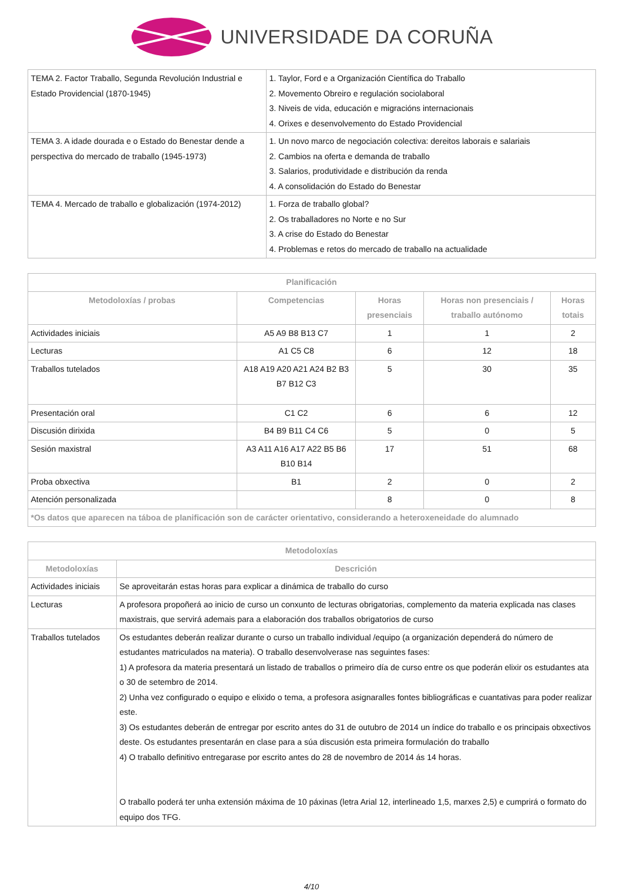UNIVERSIDADE DA CORUÑA
| TEMA 2. Factor Traballo, Segunda Revolución Industrial e Estado Providencial (1870-1945) | 1. Taylor, Ford e a Organización Científica do Traballo 2. Movemento Obreiro e regulación sociolaboral 3. Niveis de vida, educación e migracións internacionais 4. Orixes e desenvolvemento do Estado Providencial |
| TEMA 3. A idade dourada e o Estado do Benestar dende a perspectiva do mercado de traballo (1945-1973) | 1. Un novo marco de negociación colectiva: dereitos laborais e salariais 2. Cambios na oferta e demanda de traballo 3. Salarios, produtividade e distribución da renda 4. A consolidación do Estado do Benestar |
| TEMA 4. Mercado de traballo e globalización (1974-2012) | 1. Forza de traballo global? 2. Os traballadores no Norte e no Sur 3. A crise do Estado do Benestar 4. Problemas e retos do mercado de traballo na actualidade |
| Planificación | | | | |
| --- | --- | --- | --- | --- |
| Metodoloxías / probas | Competencias | Horas presenciais | Horas non presenciais / traballo autónomo | Horas totais |
| Actividades iniciais | A5 A9 B8 B13 C7 | 1 | 1 | 2 |
| Lecturas | A1 C5 C8 | 6 | 12 | 18 |
| Traballos tutelados | A18 A19 A20 A21 A24 B2 B3 B7 B12 C3 | 5 | 30 | 35 |
| Presentación oral | C1 C2 | 6 | 6 | 12 |
| Discusión dirixida | B4 B9 B11 C4 C6 | 5 | 0 | 5 |
| Sesión maxistral | A3 A11 A16 A17 A22 B5 B6 B10 B14 | 17 | 51 | 68 |
| Proba obxectiva | B1 | 2 | 0 | 2 |
| Atención personalizada | | 8 | 0 | 8 |
| *Os datos que aparecen na táboa de planificación son de carácter orientativo, considerando a heteroxeneidade do alumnado | | | | |
| Metodoloxías | |
| --- | --- |
| Metodoloxías | Descrición |
| Actividades iniciais | Se aproveitarán estas horas para explicar a dinámica de traballo do curso |
| Lecturas | A profesora propoñerá ao inicio de curso un conxunto de lecturas obrigatorias, complemento da materia explicada nas clases maxistrais, que servirá ademais para a elaboración dos traballos obrigatorios de curso |
| Traballos tutelados | Os estudantes deberán realizar durante o curso un traballo individual /equipo (a organización dependerá do número de estudantes matriculados na materia). O traballo desenvolverase nas seguintes fases: 1) A profesora da materia presentará un listado de traballos o primeiro día de curso entre os que poderán elixir os estudantes ata o 30 de setembro de 2014. 2) Unha vez configurado o equipo e elixido o tema, a profesora asignaralles fontes bibliográficas e cuantativas para poder realizar este. 3) Os estudantes deberán de entregar por escrito antes do 31 de outubro de 2014 un índice do traballo e os principais obxectivos deste. Os estudantes presentarán en clase para a súa discusión esta primeira formulación do traballo 4) O traballo definitivo entregarase por escrito antes do 28 de novembro de 2014 ás 14 horas. O traballo poderá ter unha extensión máxima de 10 páxinas (letra Arial 12, interlineado 1,5, marxes 2,5) e cumprirá o formato do equipo dos TFG. |
4/10